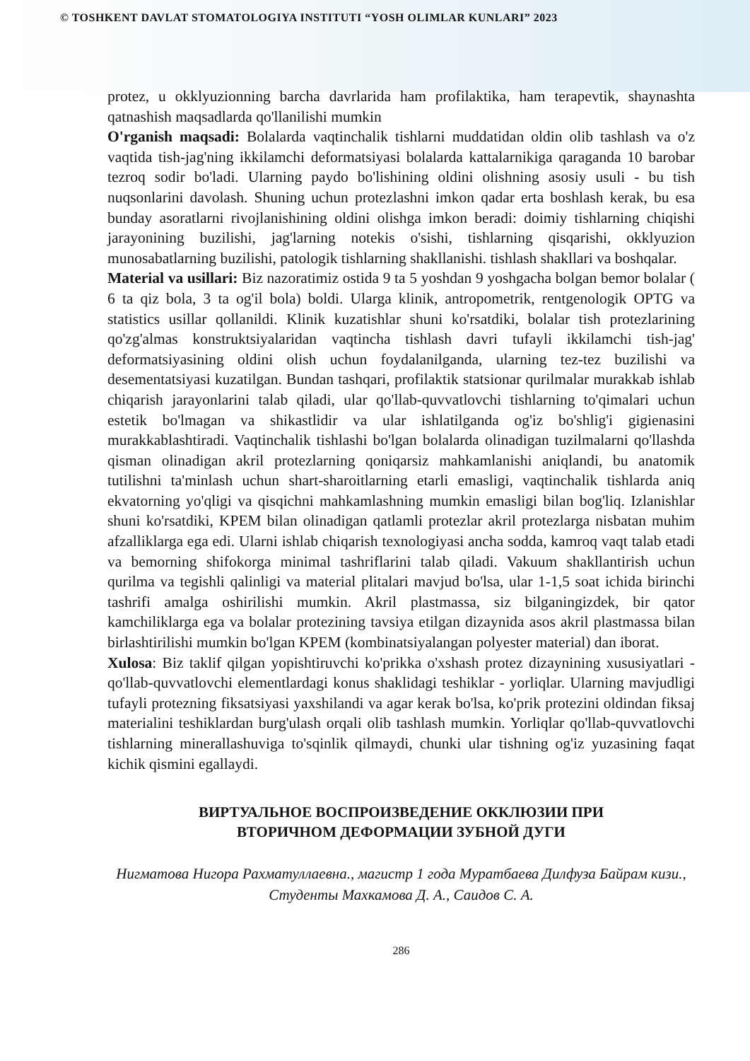© TOSHKENT DAVLAT STOMATOLOGIYA INSTITUTI “YOSH OLIMLAR KUNLARI” 2023
protez, u okklyuzionning barcha davrlarida ham profilaktika, ham terapevtik, shaynashta qatnashish maqsadlarda qo'llanilishi mumkin
O'rganish maqsadi: Bolalarda vaqtinchalik tishlarni muddatidan oldin olib tashlash va o'z vaqtida tish-jag'ning ikkilamchi deformatsiyasi bolalarda kattalarnikiga qaraganda 10 barobar tezroq sodir bo'ladi. Ularning paydo bo'lishining oldini olishning asosiy usuli - bu tish nuqsonlarini davolash. Shuning uchun protezlashni imkon qadar erta boshlash kerak, bu esa bunday asoratlarni rivojlanishining oldini olishga imkon beradi: doimiy tishlarning chiqishi jarayonining buzilishi, jag'larning notekis o'sishi, tishlarning qisqarishi, okklyuzion munosabatlarning buzilishi, patologik tishlarning shakllanishi. tishlash shakllari va boshqalar.
Material va usillari: Biz nazoratimiz ostida 9 ta 5 yoshdan 9 yoshgacha bolgan bemor bolalar ( 6 ta qiz bola, 3 ta og'il bola) boldi. Ularga klinik, antropometrik, rentgenologik OPTG va statistics usillar qollanildi. Klinik kuzatishlar shuni ko'rsatdiki, bolalar tish protezlarining qo'zg'almas konstruktsiyalaridan vaqtincha tishlash davri tufayli ikkilamchi tish-jag' deformatsiyasining oldini olish uchun foydalanilganda, ularning tez-tez buzilishi va desementatsiyasi kuzatilgan. Bundan tashqari, profilaktik statsionar qurilmalar murakkab ishlab chiqarish jarayonlarini talab qiladi, ular qo'llab-quvvatlovchi tishlarning to'qimalari uchun estetik bo'lmagan va shikastlidir va ular ishlatilganda og'iz bo'shlig'i gigienasini murakkablashtiradi. Vaqtinchalik tishlashi bo'lgan bolalarda olinadigan tuzilmalarni qo'llashda qisman olinadigan akril protezlarning qoniqarsiz mahkamlanishi aniqlandi, bu anatomik tutilishni ta'minlash uchun shart-sharoitlarning etarli emasligi, vaqtinchalik tishlarda aniq ekvatorning yo'qligi va qisqichni mahkamlashning mumkin emasligi bilan bog'liq. Izlanishlar shuni ko'rsatdiki, KPEM bilan olinadigan qatlamli protezlar akril protezlarga nisbatan muhim afzalliklarga ega edi. Ularni ishlab chiqarish texnologiyasi ancha sodda, kamroq vaqt talab etadi va bemorning shifokorga minimal tashriflarini talab qiladi. Vakuum shakllantirish uchun qurilma va tegishli qalinligi va material plitalari mavjud bo'lsa, ular 1-1,5 soat ichida birinchi tashrifi amalga oshirilishi mumkin. Akril plastmassa, siz bilganingizdek, bir qator kamchiliklarga ega va bolalar protezining tavsiya etilgan dizaynida asos akril plastmassa bilan birlashtirilishi mumkin bo'lgan KPEM (kombinatsiyalangan polyester material) dan iborat.
Xulosa: Biz taklif qilgan yopishtiruvchi ko'prikka o'xshash protez dizaynining xususiyatlari - qo'llab-quvvatlovchi elementlardagi konus shaklidagi teshiklar - yorliqlar. Ularning mavjudligi tufayli protezning fiksatsiyasi yaxshilandi va agar kerak bo'lsa, ko'prik protezini oldindan fiksaj materialini teshiklardan burg'ulash orqali olib tashlash mumkin. Yorliqlar qo'llab-quvvatlovchi tishlarning minerallashuviga to'sqinlik qilmaydi, chunki ular tishning og'iz yuzasining faqat kichik qismini egallaydi.
ВИРТУАЛЬНОЕ ВОСПРОИЗВЕДЕНИЕ ОККЛЮЗИИ ПРИ
ВТОРИЧНОМ ДЕФОРМАЦИИ ЗУБНОЙ ДУГИ
Нигматова Нигора Рахматуллаевна., магистр 1 года Муратбаева Дилфуза Байрам кизи., Студенты Махкамова Д. А., Саидов С. А.
286